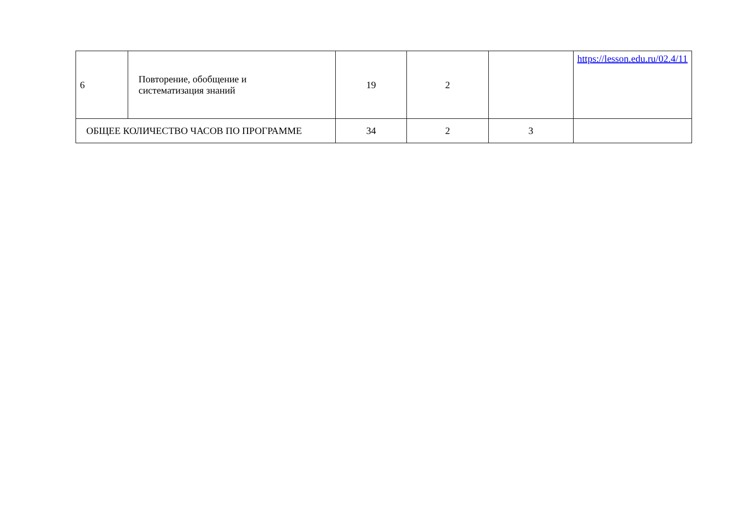| 6 | Повторение, обобщение и систематизация знаний | 19 | 2 | | https://lesson.edu.ru/02.4/11 |
| ОБЩЕЕ КОЛИЧЕСТВО ЧАСОВ ПО ПРОГРАММЕ | | 34 | 2 | 3 | |